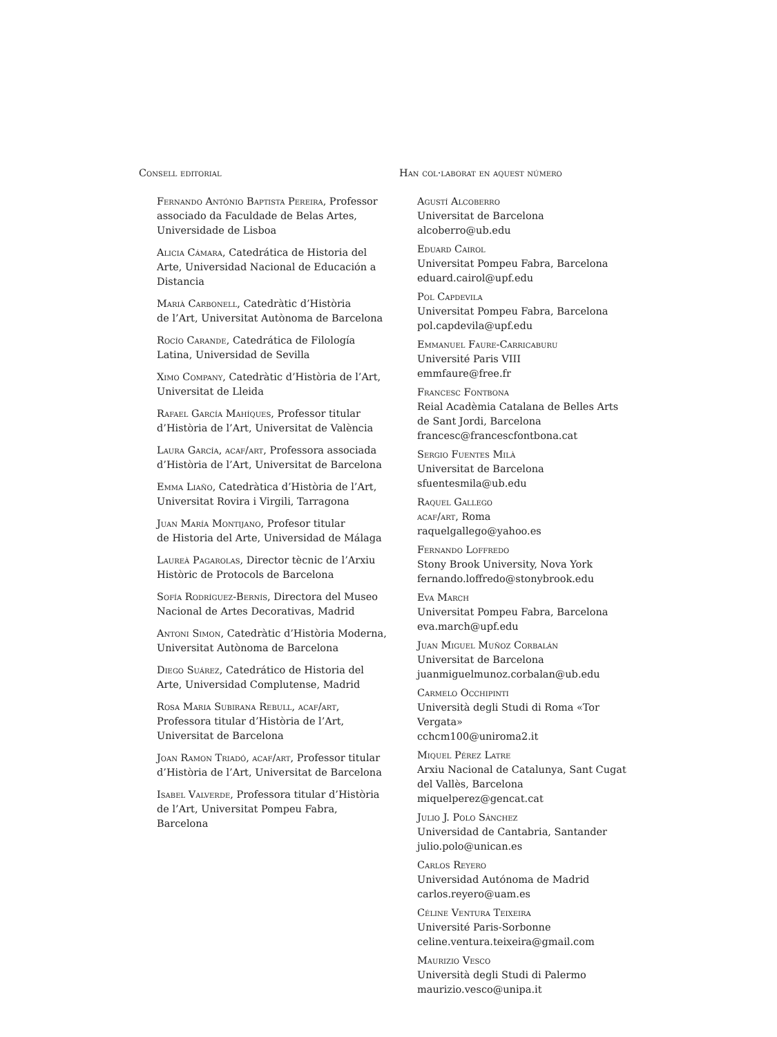Consell editorial
Fernando António Baptista Pereira, Professor associado da Faculdade de Belas Artes, Universidade de Lisboa
Alicia Cámara, Catedrática de Historia del Arte, Universidad Nacional de Educación a Distancia
Marià Carbonell, Catedràtic d’Història
de l’Art, Universitat Autònoma de Barcelona
Rocío Carande, Catedrática de Filología Latina, Universidad de Sevilla
Ximo Company, Catedràtic d’Història de l’Art, Universitat de Lleida
Rafael García Mahíques, Professor titular d’Història de l’Art, Universitat de València
Laura García, acaf/art, Professora associada d’Història de l’Art, Universitat de Barcelona
Emma Liaño, Catedràtica d’Història de l’Art, Universitat Rovira i Virgili, Tarragona
Juan María Montijano, Profesor titular
de Historia del Arte, Universidad de Málaga
Laureà Pagarolas, Director tècnic de l’Arxiu Històric de Protocols de Barcelona
Sofía Rodríguez-Bernís, Directora del Museo Nacional de Artes Decorativas, Madrid
Antoni Simon, Catedràtic d’Història Moderna, Universitat Autònoma de Barcelona
Diego Suárez, Catedrático de Historia del Arte, Universidad Complutense, Madrid
Rosa Maria Subirana Rebull, acaf/art, Professora titular d’Història de l’Art, Universitat de Barcelona
Joan Ramon Triadó, acaf/art, Professor titular d’Història de l’Art, Universitat de Barcelona
Isabel Valverde, Professora titular d’Història
de l’Art, Universitat Pompeu Fabra, Barcelona
Han col·laborat en aquest número
Agustí Alcoberro
Universitat de Barcelona
alcoberro@ub.edu
Eduard Cairol
Universitat Pompeu Fabra, Barcelona
eduard.cairol@upf.edu
Pol Capdevila
Universitat Pompeu Fabra, Barcelona
pol.capdevila@upf.edu
Emmanuel Faure-Carricaburu
Université Paris VIII
emmfaure@free.fr
Francesc Fontbona
Reial Acadèmia Catalana de Belles Arts
de Sant Jordi, Barcelona
francesc@francescfontbona.cat
Sergio Fuentes Milà
Universitat de Barcelona
sfuentesmila@ub.edu
Raquel Gallego
acaf/art, Roma
raquelgallego@yahoo.es
Fernando Loffredo
Stony Brook University, Nova York
fernando.loffredo@stonybrook.edu
Eva March
Universitat Pompeu Fabra, Barcelona
eva.march@upf.edu
Juan Miguel Muñoz Corbalán
Universitat de Barcelona
juanmiguelmunoz.corbalan@ub.edu
Carmelo Occhipinti
Università degli Studi di Roma «Tor Vergata»
cchcm100@uniroma2.it
Miquel Pérez Latre
Arxiu Nacional de Catalunya, Sant Cugat
del Vallès, Barcelona
miquelperez@gencat.cat
Julio J. Polo Sánchez
Universidad de Cantabria, Santander
julio.polo@unican.es
Carlos Reyero
Universidad Autónoma de Madrid
carlos.reyero@uam.es
Céline Ventura Teixeira
Université Paris-Sorbonne
celine.ventura.teixeira@gmail.com
Maurizio Vesco
Università degli Studi di Palermo
maurizio.vesco@unipa.it